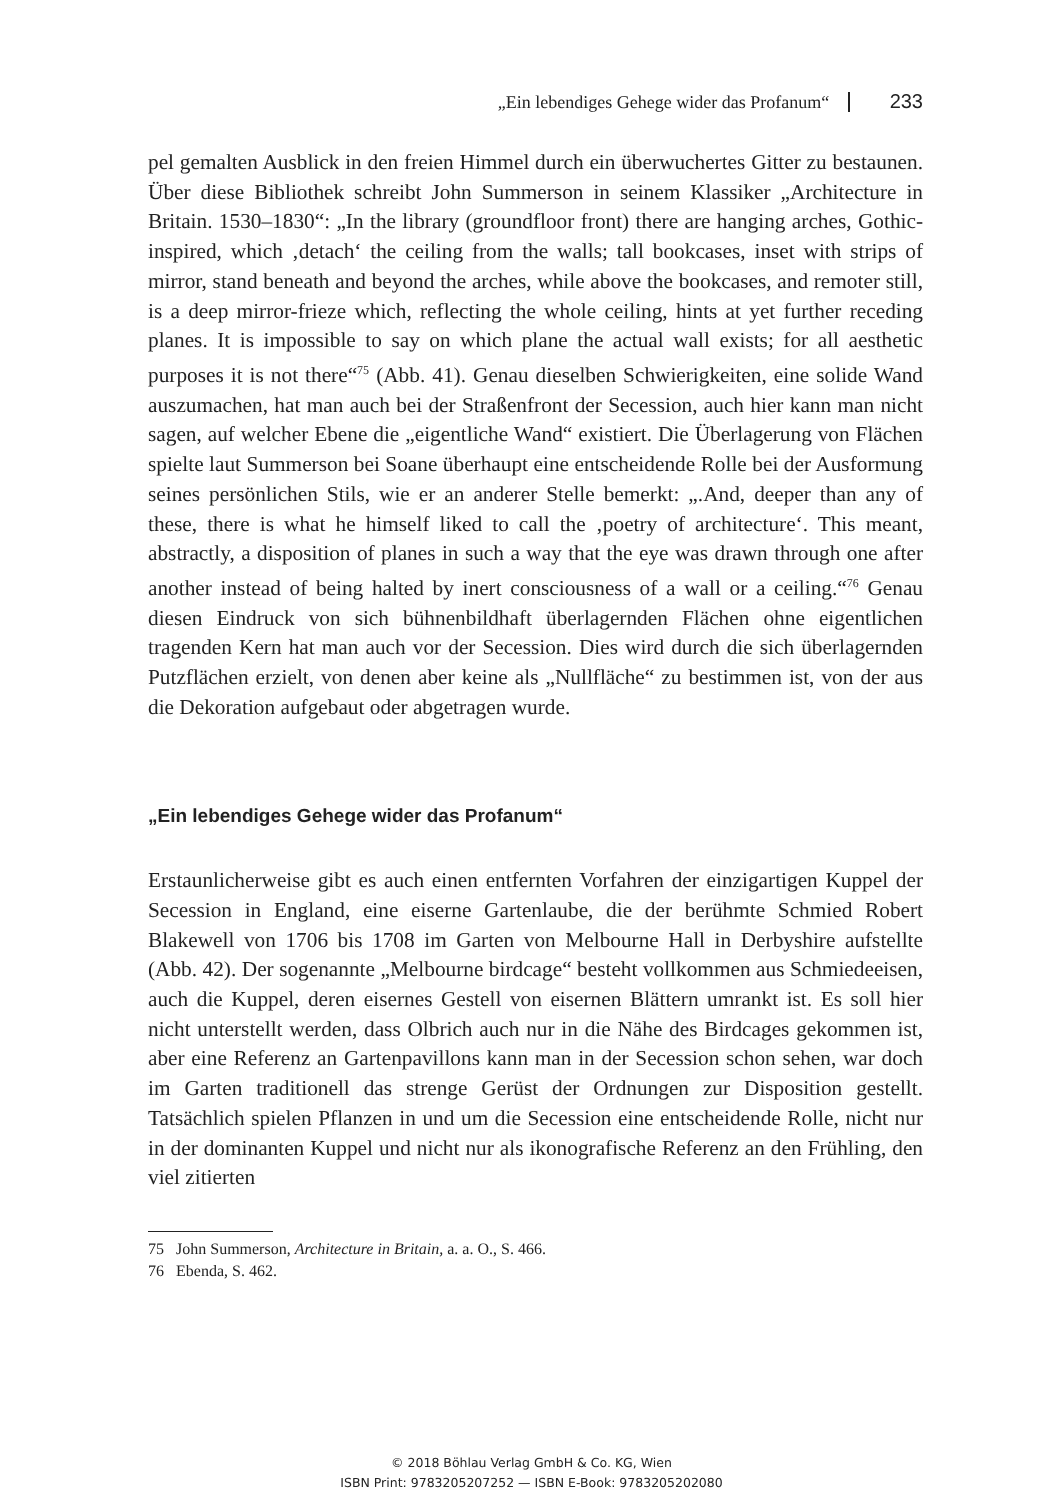„Ein lebendiges Gehege wider das Profanum“ 233
pel gemalten Ausblick in den freien Himmel durch ein überwuchertes Gitter zu bestaunen. Über diese Bibliothek schreibt John Summerson in seinem Klassiker „Architecture in Britain. 1530–1830“: „In the library (groundfloor front) there are hanging arches, Gothic-inspired, which ‚detach‘ the ceiling from the walls; tall bookcases, inset with strips of mirror, stand beneath and beyond the arches, while above the bookcases, and remoter still, is a deep mirror-frieze which, reflecting the whole ceiling, hints at yet further receding planes. It is impossible to say on which plane the actual wall exists; for all aesthetic purposes it is not there“<sup>75</sup> (Abb. 41). Genau dieselben Schwierigkeiten, eine solide Wand auszumachen, hat man auch bei der Straßenfront der Secession, auch hier kann man nicht sagen, auf welcher Ebene die „eigentliche Wand“ existiert. Die Überlagerung von Flächen spielte laut Summerson bei Soane überhaupt eine entscheidende Rolle bei der Ausformung seines persönlichen Stils, wie er an anderer Stelle bemerkt: „.And, deeper than any of these, there is what he himself liked to call the ‚poetry of architecture‘. This meant, abstractly, a disposition of planes in such a way that the eye was drawn through one after another instead of being halted by inert consciousness of a wall or a ceiling.“<sup>76</sup> Genau diesen Eindruck von sich bühnenbildhaft überlagernden Flächen ohne eigentlichen tragenden Kern hat man auch vor der Secession. Dies wird durch die sich überlagernden Putzflächen erzielt, von denen aber keine als „Nullfläche“ zu bestimmen ist, von der aus die Dekoration aufgebaut oder abgetragen wurde.
„Ein lebendiges Gehege wider das Profanum“
Erstaunlicherweise gibt es auch einen entfernten Vorfahren der einzigartigen Kuppel der Secession in England, eine eiserne Gartenlaube, die der berühmte Schmied Robert Blakewell von 1706 bis 1708 im Garten von Melbourne Hall in Derbyshire aufstellte (Abb. 42). Der sogenannte „Melbourne birdcage“ besteht vollkommen aus Schmiedeeisen, auch die Kuppel, deren eisernes Gestell von eisernen Blättern umrankt ist. Es soll hier nicht unterstellt werden, dass Olbrich auch nur in die Nähe des Birdcages gekommen ist, aber eine Referenz an Gartenpavillons kann man in der Secession schon sehen, war doch im Garten traditionell das strenge Gerüst der Ordnungen zur Disposition gestellt. Tatsächlich spielen Pflanzen in und um die Secession eine entscheidende Rolle, nicht nur in der dominanten Kuppel und nicht nur als ikonografische Referenz an den Frühling, den viel zitierten
75 John Summerson, Architecture in Britain, a. a. O., S. 466.
76 Ebenda, S. 462.
© 2018 Böhlau Verlag GmbH & Co. KG, Wien
ISBN Print: 9783205207252 — ISBN E-Book: 9783205202080